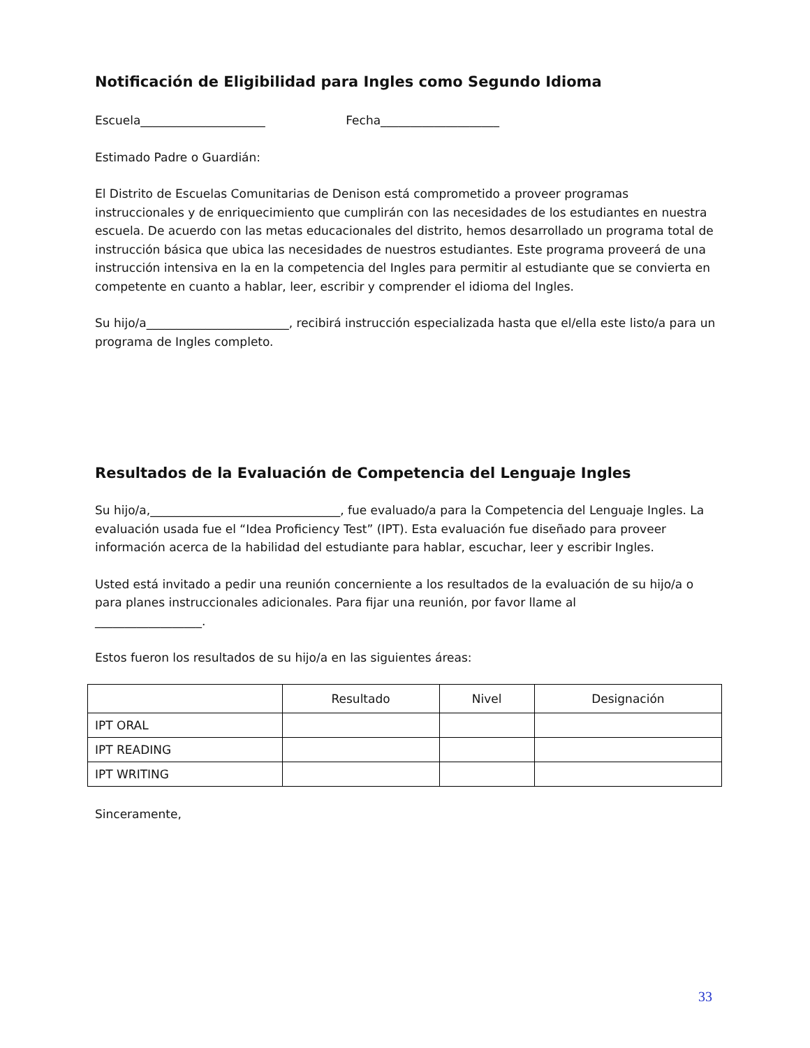Notificación de Eligibilidad para Ingles como Segundo Idioma
Escuela_____________________ Fecha____________________
Estimado Padre o Guardián:
El Distrito de Escuelas Comunitarias de Denison está comprometido a proveer programas instruccionales y de enriquecimiento que cumplirán con las necesidades de los estudiantes en nuestra escuela. De acuerdo con las metas educacionales del distrito, hemos desarrollado un programa total de instrucción básica que ubica las necesidades de nuestros estudiantes. Este programa proveerá de una instrucción intensiva en la en la competencia del Ingles para permitir al estudiante que se convierta en competente en cuanto a hablar, leer, escribir y comprender el idioma del Ingles.
Su hijo/a________________________, recibirá instrucción especializada hasta que el/ella este listo/a para un programa de Ingles completo.
Resultados de la Evaluación de Competencia del Lenguaje Ingles
Su hijo/a,________________________________, fue evaluado/a para la Competencia del Lenguaje Ingles. La evaluación usada fue el “Idea Proficiency Test” (IPT). Esta evaluación fue diseñado para proveer información acerca de la habilidad del estudiante para hablar, escuchar, leer y escribir Ingles.
Usted está invitado a pedir una reunión concerniente a los resultados de la evaluación de su hijo/a o para planes instruccionales adicionales. Para fijar una reunión, por favor llame al
__________________.
Estos fueron los resultados de su hijo/a en las siguientes áreas:
| | Resultado | Nivel | Designación |
| --- | --- | --- | --- |
| IPT ORAL | | | |
| IPT READING | | | |
| IPT WRITING | | | |
Sinceramente,
33